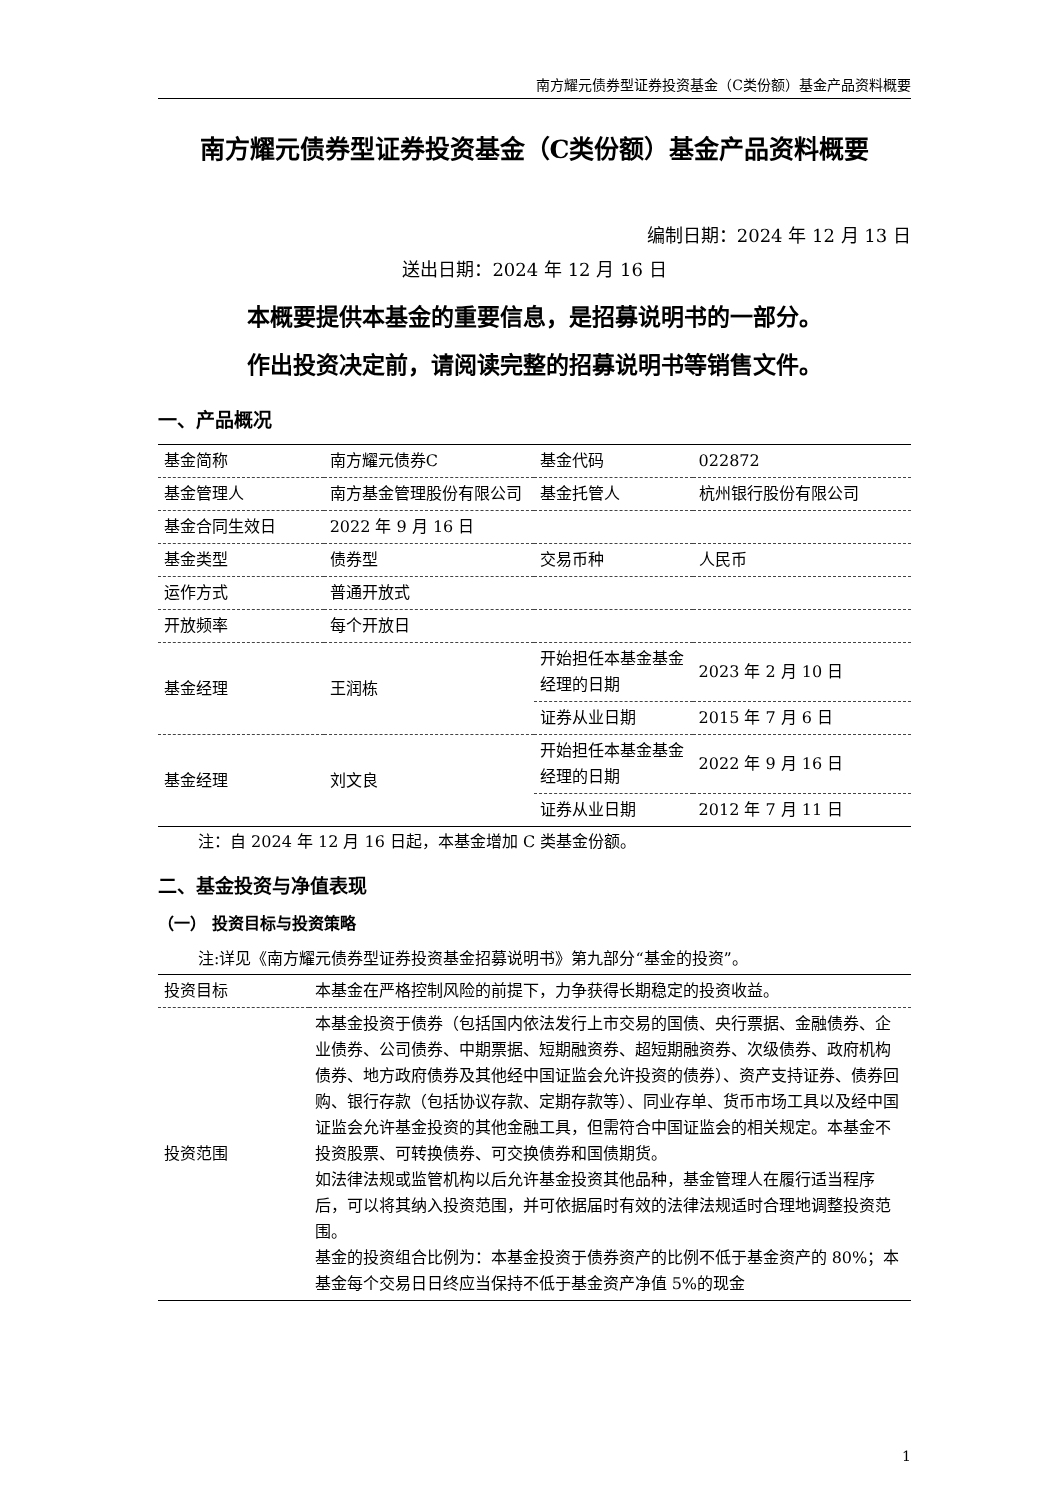南方耀元债券型证券投资基金（C类份额）基金产品资料概要
南方耀元债券型证券投资基金（C类份额）基金产品资料概要
编制日期：2024 年 12 月 13 日
送出日期：2024 年 12 月 16 日
本概要提供本基金的重要信息，是招募说明书的一部分。
作出投资决定前，请阅读完整的招募说明书等销售文件。
一、产品概况
| 基金简称 | 南方耀元债券C | 基金代码 | 022872 |
| 基金管理人 | 南方基金管理股份有限公司 | 基金托管人 | 杭州银行股份有限公司 |
| 基金合同生效日 | 2022 年 9 月 16 日 | | |
| 基金类型 | 债券型 | 交易币种 | 人民币 |
| 运作方式 | 普通开放式 | | |
| 开放频率 | 每个开放日 | | |
| 基金经理 | 王润栋 | 开始担任本基金基金经理的日期 | 2023 年 2 月 10 日 |
| | | 证券从业日期 | 2015 年 7 月 6 日 |
| 基金经理 | 刘文良 | 开始担任本基金基金经理的日期 | 2022 年 9 月 16 日 |
| | | 证券从业日期 | 2012 年 7 月 11 日 |
注：自 2024 年 12 月 16 日起，本基金增加 C 类基金份额。
二、基金投资与净值表现
（一） 投资目标与投资策略
注:详见《南方耀元债券型证券投资基金招募说明书》第九部分“基金的投资”。
| 投资目标 | 本基金在严格控制风险的前提下，力争获得长期稳定的投资收益。 |
| 投资范围 | 本基金投资于债券（包括国内依法发行上市交易的国债、央行票据、金融债券、企业债券、公司债券、中期票据、短期融资券、超短期融资券、次级债券、政府机构债券、地方政府债券及其他经中国证监会允许投资的债券）、资产支持证券、债券回购、银行存款（包括协议存款、定期存款等）、同业存单、货币市场工具以及经中国证监会允许基金投资的其他金融工具，但需符合中国证监会的相关规定。本基金不投资股票、可转换债券、可交换债券和国债期货。 如法律法规或监管机构以后允许基金投资其他品种，基金管理人在履行适当程序后，可以将其纳入投资范围，并可依据届时有效的法律法规适时合理地调整投资范围。 基金的投资组合比例为：本基金投资于债券资产的比例不低于基金资产的 80%；本基金每个交易日日终应当保持不低于基金资产净值 5%的现金 |
1